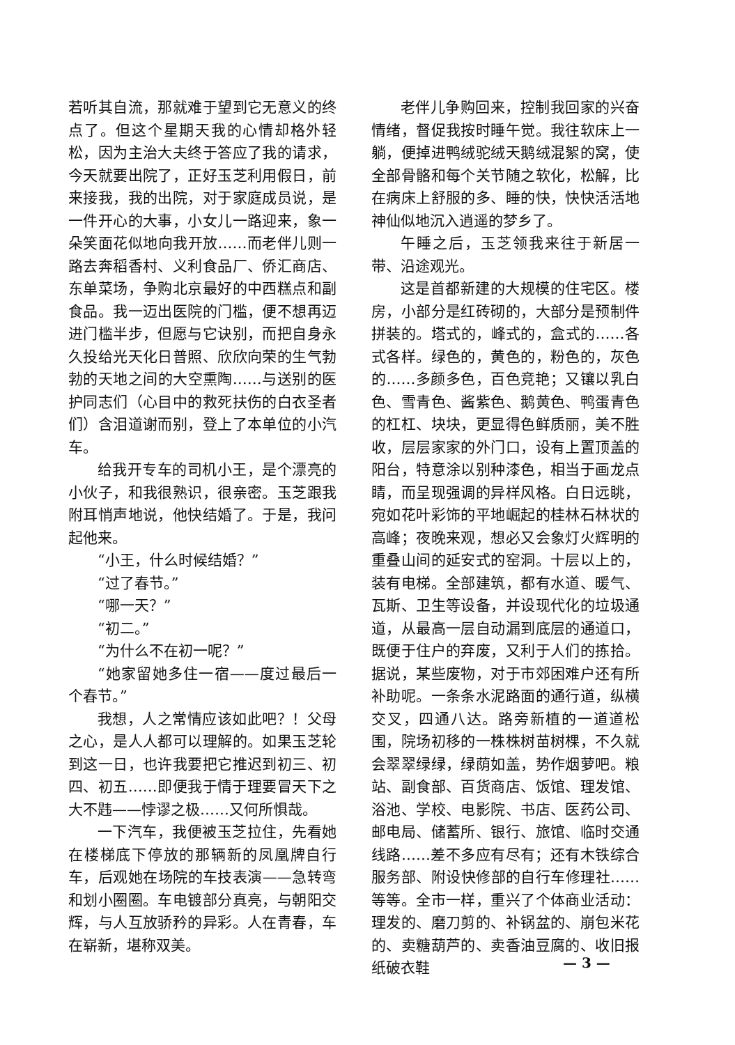若听其自流，那就难于望到它无意义的终点了。但这个星期天我的心情却格外轻松，因为主治大夫终于答应了我的请求，今天就要出院了，正好玉芝利用假日，前来接我，我的出院，对于家庭成员说，是一件开心的大事，小女儿一路迎来，象一朵笑面花似地向我开放……而老伴儿则一路去奔稻香村、义利食品厂、侨汇商店、东单菜场，争购北京最好的中西糕点和副食品。我一迈出医院的门槛，便不想再迈进门槛半步，但愿与它诀别，而把自身永久投给光天化日普照、欣欣向荣的生气勃勃的天地之间的大空熏陶……与送别的医护同志们（心目中的救死扶伤的白衣圣者们）含泪道谢而别，登上了本单位的小汽车。
给我开专车的司机小王，是个漂亮的小伙子，和我很熟识，很亲密。玉芝跟我附耳悄声地说，他快结婚了。于是，我问起他来。
“小王，什么时候结婚？”
“过了春节。”
“哪一天？”
“初二。”
“为什么不在初一呢？”
“她家留她多住一宿——度过最后一个春节。”
我想，人之常情应该如此吧？！父母之心，是人人都可以理解的。如果玉芝轮到这一日，也许我要把它推迟到初三、初四、初五……即便我于情于理要冒天下之大不韪——悖谬之极……又何所惧哉。
一下汽车，我便被玉芝拉住，先看她在楼梯底下停放的那辆新的凤凰牌自行车，后观她在场院的车技表演——急转弯和划小圈圈。车电镀部分真亮，与朝阳交辉，与人互放骄矜的异彩。人在青春，车在崭新，堪称双美。
老伴儿争购回来，控制我回家的兴奋情绪，督促我按时睡午觉。我往软床上一躺，便掉进鸭绒驼绒天鹅绒混絮的窝，使全部骨骼和每个关节随之软化，松解，比在病床上舒服的多、睡的快，快快活活地神仙似地沉入逍遥的梦乡了。
午睡之后，玉芝领我来往于新居一带、沿途观光。
这是首都新建的大规模的住宅区。楼房，小部分是红砖砌的，大部分是预制件拼装的。塔式的，峰式的，盒式的……各式各样。绿色的，黄色的，粉色的，灰色的……多颜多色，百色竞艳；又镶以乳白色、雪青色、酱紫色、鹅黄色、鸭蛋青色的杠杠、块块，更显得色鲜质丽，美不胜收，层层家家的外门口，设有上置顶盖的阳台，特意涂以别种漆色，相当于画龙点睛，而呈现强调的异样风格。白日远眺，宛如花叶彩饰的平地崛起的桂林石林状的高峰；夜晚来观，想必又会象灯火辉明的重叠山间的延安式的窑洞。十层以上的，装有电梯。全部建筑，都有水道、暖气、瓦斯、卫生等设备，并设现代化的垃圾通道，从最高一层自动漏到底层的通道口，既便于住户的弃废，又利于人们的拣拾。据说，某些废物，对于市郊困难户还有所补助呢。一条条水泥路面的通行道，纵横交叉，四通八达。路旁新植的一道道松围，院场初移的一株株树苗树棵，不久就会翠翠绿绿，绿荫如盖，势作烟萝吧。粮站、副食部、百货商店、饭馆、理发馆、浴池、学校、电影院、书店、医药公司、邮电局、储蓄所、银行、旅馆、临时交通线路……差不多应有尽有；还有木铁综合服务部、附设快修部的自行车修理社……等等。全市一样，重兴了个体商业活动：理发的、磨刀剪的、补锅盆的、崩包米花的、卖糖葫芦的、卖香油豆腐的、收旧报纸破衣鞋
— 3 —